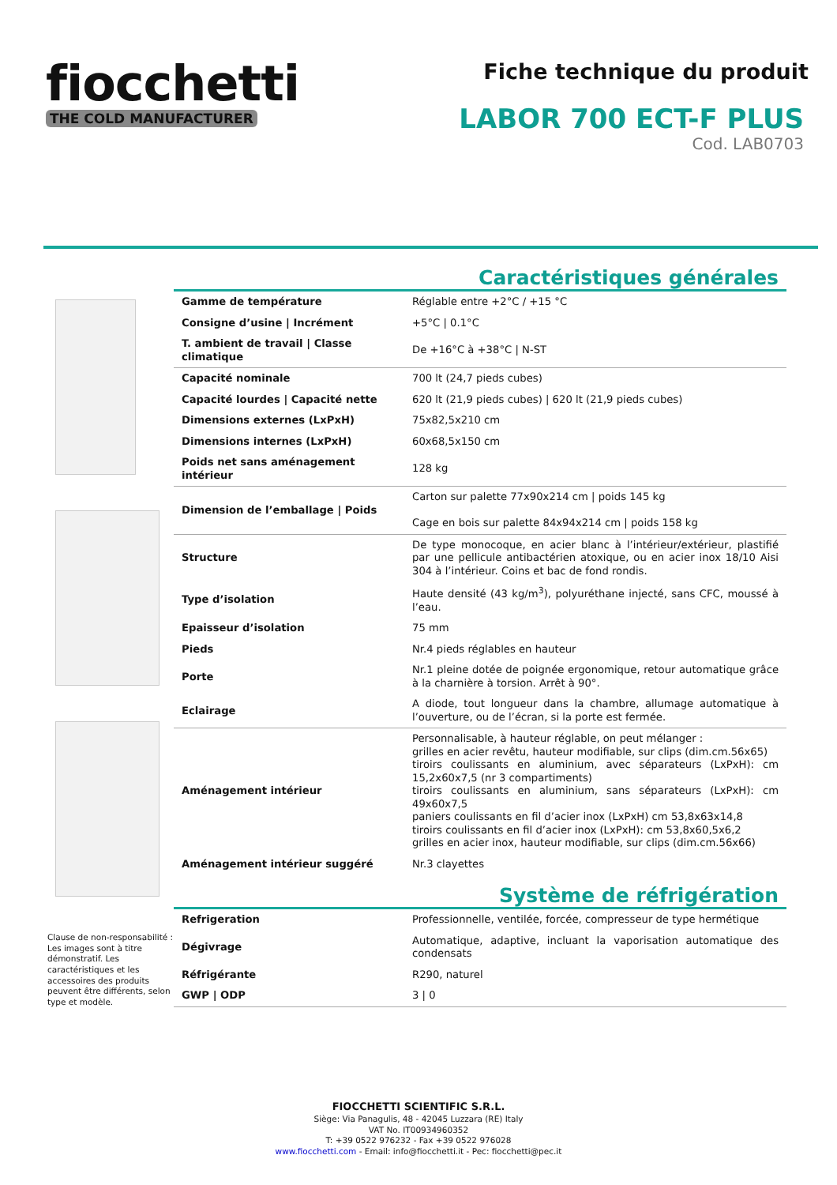fiocchetti
THE COLD MANUFACTURER
Fiche technique du produit
LABOR 700 ECT-F PLUS
Cod. LAB0703
Clause de non-responsabilité :
Les images sont à titre démonstratif. Les caractéristiques et les accessoires des produits peuvent être différents, selon type et modèle.
Caractéristiques générales
| Gamme de température | Réglable entre +2°C / +15 °C |
| Consigne d’usine / Incrément | +5°C / 0.1°C |
| T. ambient de travail / Classe climatique | De +16°C à +38°C / N-ST |
| Capacité nominale | 700 lt (24,7 pieds cubes) |
| Capacité lourdes / Capacité nette | 620 lt (21,9 pieds cubes) / 620 lt (21,9 pieds cubes) |
| Dimensions externes (LxPxH) | 75x82,5x210 cm |
| Dimensions internes (LxPxH) | 60x68,5x150 cm |
| Poids net sans aménagement intérieur | 128 kg |
| Dimension de l’emballage / Poids | Carton sur palette 77x90x214 cm / poids 145 kg Cage en bois sur palette 84x94x214 cm / poids 158 kg |
| Structure | De type monocoque, en acier blanc à l’intérieur/extérieur, plastifié par une pellicule antibactérien atoxique, ou en acier inox 18/10 Aisi 304 à l’intérieur. Coins et bac de fond rondis. |
| Type d’isolation | Haute densité (43 kg/m<sup>3</sup>), polyuréthane injecté, sans CFC, moussé à l’eau. |
| Epaisseur d’isolation | 75 mm |
| Pieds | Nr.4 pieds réglables en hauteur |
| Porte | Nr.1 pleine dotée de poignée ergonomique, retour automatique grâce à la charnière à torsion. Arrêt à 90°. |
| Eclairage | A diode, tout longueur dans la chambre, allumage automatique à l’ouverture, ou de l’écran, si la porte est fermée. |
| Aménagement intérieur | Personnalisable, à hauteur réglable, on peut mélanger : grilles en acier revêtu, hauteur modifiable, sur clips (dim.cm.56x65) tiroirs coulissants en aluminium, avec séparateurs (LxPxH): cm 15,2x60x7,5 (nr 3 compartiments) tiroirs coulissants en aluminium, sans séparateurs (LxPxH): cm 49x60x7,5 paniers coulissants en fil d’acier inox (LxPxH) cm 53,8x63x14,8 tiroirs coulissants en fil d’acier inox (LxPxH): cm 53,8x60,5x6,2 grilles en acier inox, hauteur modifiable, sur clips (dim.cm.56x66) |
| Aménagement intérieur suggéré | Nr.3 clayettes |
Système de réfrigération
| Refrigeration | Professionnelle, ventilée, forcée, compresseur de type hermétique |
| Dégivrage | Automatique, adaptive, incluant la vaporisation automatique des condensats |
| Réfrigérante | R290, naturel |
| GWP / ODP | 3 / 0 |
FIOCCHETTI SCIENTIFIC S.R.L.
Siège: Via Panagulis, 48 - 42045 Luzzara (RE) Italy
VAT No. IT00934960352
T: +39 0522 976232 - Fax +39 0522 976028
www.fiocchetti.com - Email: info@fiocchetti.it - Pec: fiocchetti@pec.it